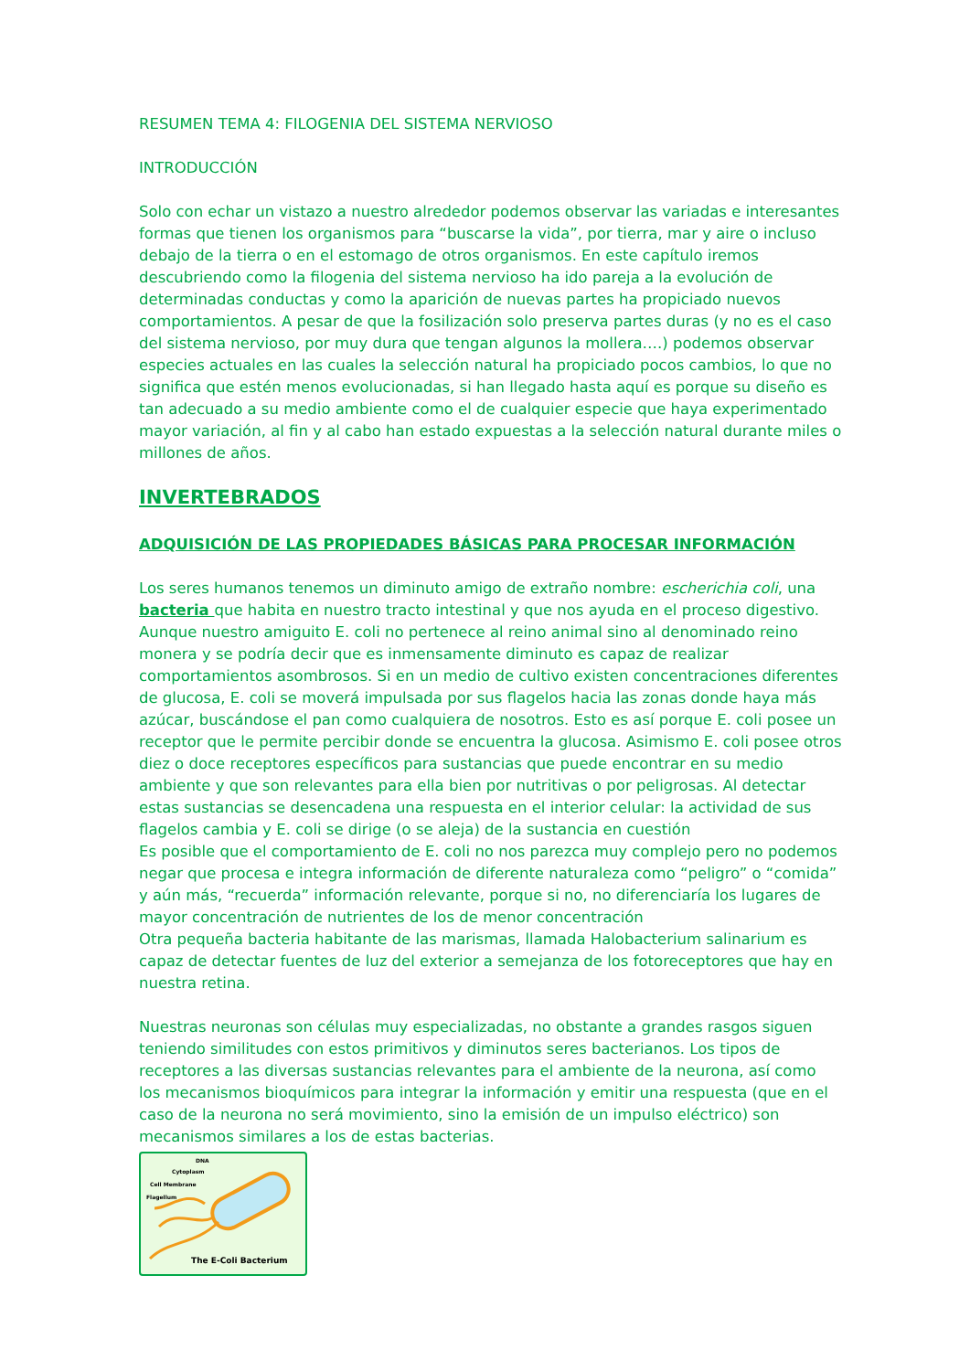RESUMEN TEMA 4: FILOGENIA DEL SISTEMA NERVIOSO
INTRODUCCIÓN
Solo con echar un vistazo a nuestro alrededor podemos observar las variadas e interesantes formas que tienen los organismos para “buscarse la vida”, por tierra, mar y aire o incluso debajo de la tierra o en el estomago de otros organismos. En este capítulo iremos descubriendo como la filogenia del sistema nervioso ha ido pareja a la evolución de determinadas conductas y como la aparición de nuevas partes ha propiciado nuevos comportamientos. A pesar de que la fosilización solo preserva partes duras (y no es el caso del sistema nervioso, por muy dura que tengan algunos la mollera….) podemos observar especies actuales en las cuales la selección natural ha propiciado pocos cambios, lo que no significa que estén menos evolucionadas, si han llegado hasta aquí es porque su diseño es tan adecuado a su medio ambiente como el de cualquier especie que haya experimentado mayor variación, al fin y al cabo han estado expuestas a la selección natural durante miles o millones de años.
INVERTEBRADOS
ADQUISICIÓN DE LAS PROPIEDADES BÁSICAS PARA PROCESAR INFORMACIÓN
Los seres humanos tenemos un diminuto amigo de extraño nombre: escherichia coli, una bacteria que habita en nuestro tracto intestinal y que nos ayuda en el proceso digestivo. Aunque nuestro amiguito E. coli no pertenece al reino animal sino al denominado reino monera y se podría decir que es inmensamente diminuto es capaz de realizar comportamientos asombrosos. Si en un medio de cultivo existen concentraciones diferentes de glucosa, E. coli se moverá impulsada por sus flagelos hacia las zonas donde haya más azúcar, buscándose el pan como cualquiera de nosotros. Esto es así porque E. coli posee un receptor que le permite percibir donde se encuentra la glucosa. Asimismo E. coli posee otros diez o doce receptores específicos para sustancias que puede encontrar en su medio ambiente y que son relevantes para ella bien por nutritivas o por peligrosas. Al detectar estas sustancias se desencadena una respuesta en el interior celular: la actividad de sus flagelos cambia y E. coli se dirige (o se aleja) de la sustancia en cuestión
Es posible que el comportamiento de E. coli no nos parezca muy complejo pero no podemos negar que procesa e integra información de diferente naturaleza como “peligro” o “comida” y aún más, “recuerda” información relevante, porque si no, no diferenciaría los lugares de mayor concentración de nutrientes de los de menor concentración
Otra pequeña bacteria habitante de las marismas, llamada Halobacterium salinarium es capaz de detectar fuentes de luz del exterior a semejanza de los fotoreceptores que hay en nuestra retina.
Nuestras neuronas son células muy especializadas, no obstante a grandes rasgos siguen teniendo similitudes con estos primitivos y diminutos seres bacterianos. Los tipos de receptores a las diversas sustancias relevantes para el ambiente de la neurona, así como los mecanismos bioquímicos para integrar la información y emitir una respuesta (que en el caso de la neurona no será movimiento, sino la emisión de un impulso eléctrico) son mecanismos similares a los de estas bacterias.
DNA
Cytoplasm
Cell Membrane
Flagellum
The E-Coli Bacterium